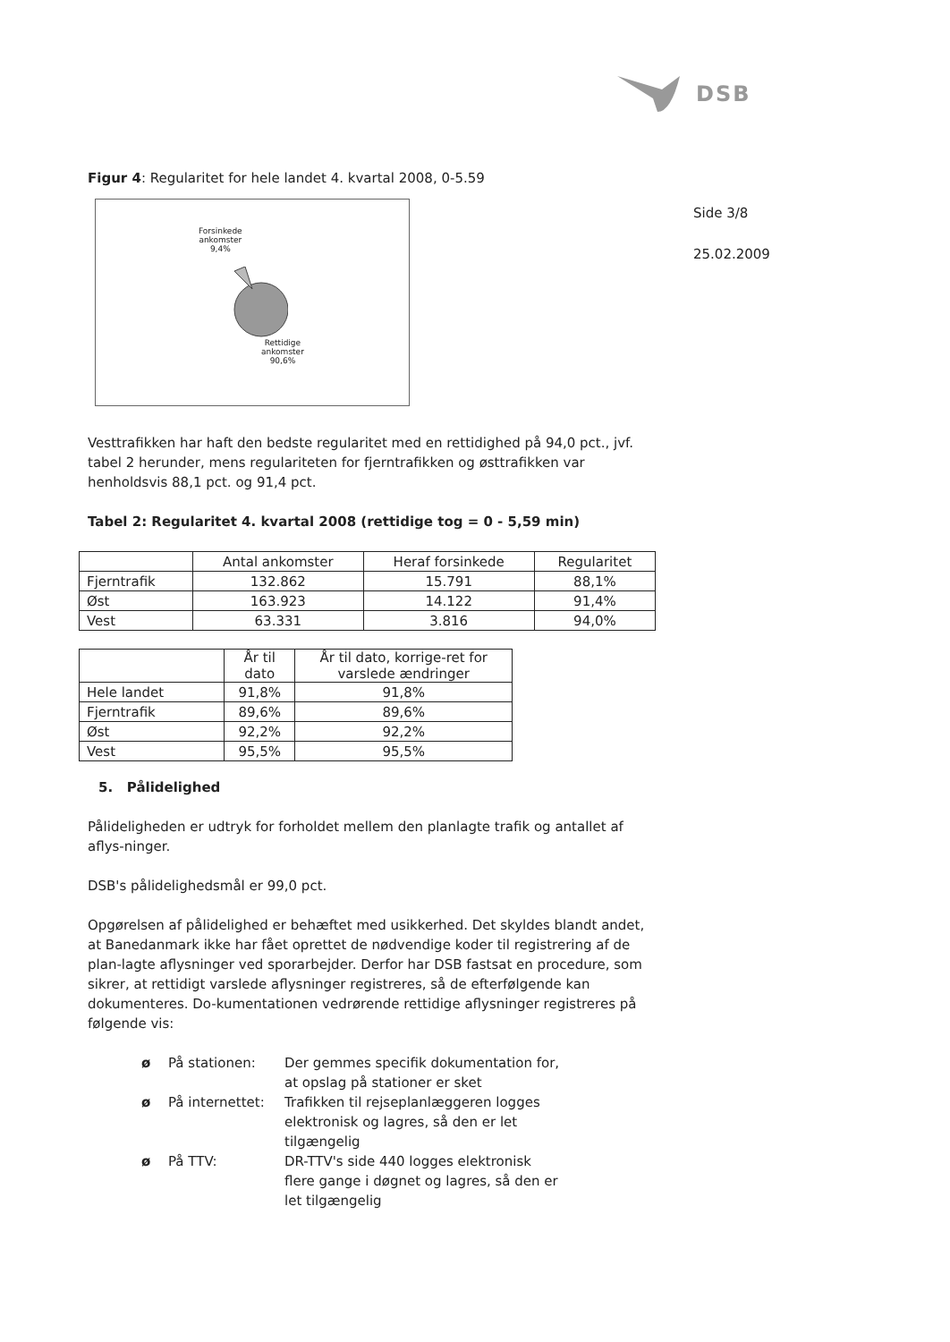DSB
Side 3/8
25.02.2009
Figur 4: Regularitet for hele landet 4. kvartal 2008, 0-5.59
Forsinkede
ankomster
9,4%
Rettidige
ankomster
90,6%
Vesttrafikken har haft den bedste regularitet med en rettidighed på 94,0 pct., jvf. tabel 2 herunder, mens regulariteten for fjerntrafikken og østtrafikken var henholdsvis 88,1 pct. og 91,4 pct.
Tabel 2: Regularitet 4. kvartal 2008 (rettidige tog = 0 - 5,59 min)
| | Antal ankomster | Heraf forsinkede | Regularitet |
| --- | --- | --- | --- |
| Fjerntrafik | 132.862 | 15.791 | 88,1% |
| Øst | 163.923 | 14.122 | 91,4% |
| Vest | 63.331 | 3.816 | 94,0% |
| | År til dato | År til dato, korrige-ret for varslede ændringer |
| --- | --- | --- |
| Hele landet | 91,8% | 91,8% |
| Fjerntrafik | 89,6% | 89,6% |
| Øst | 92,2% | 92,2% |
| Vest | 95,5% | 95,5% |
5. Pålidelighed
Pålideligheden er udtryk for forholdet mellem den planlagte trafik og antallet af aflys-ninger.
DSB's pålidelighedsmål er 99,0 pct.
Opgørelsen af pålidelighed er behæftet med usikkerhed. Det skyldes blandt andet, at Banedanmark ikke har fået oprettet de nødvendige koder til registrering af de plan-lagte aflysninger ved sporarbejder. Derfor har DSB fastsat en procedure, som sikrer, at rettidigt varslede aflysninger registreres, så de efterfølgende kan dokumenteres. Do-kumentationen vedrørende rettidige aflysninger registreres på følgende vis:
ø På stationen: Der gemmes specifik dokumentation for,
at opslag på stationer er sket
ø På internettet: Trafikken til rejseplanlæggeren logges
elektronisk og lagres, så den er let
tilgængelig
ø På TTV: DR-TTV's side 440 logges elektronisk
flere gange i døgnet og lagres, så den er
let tilgængelig